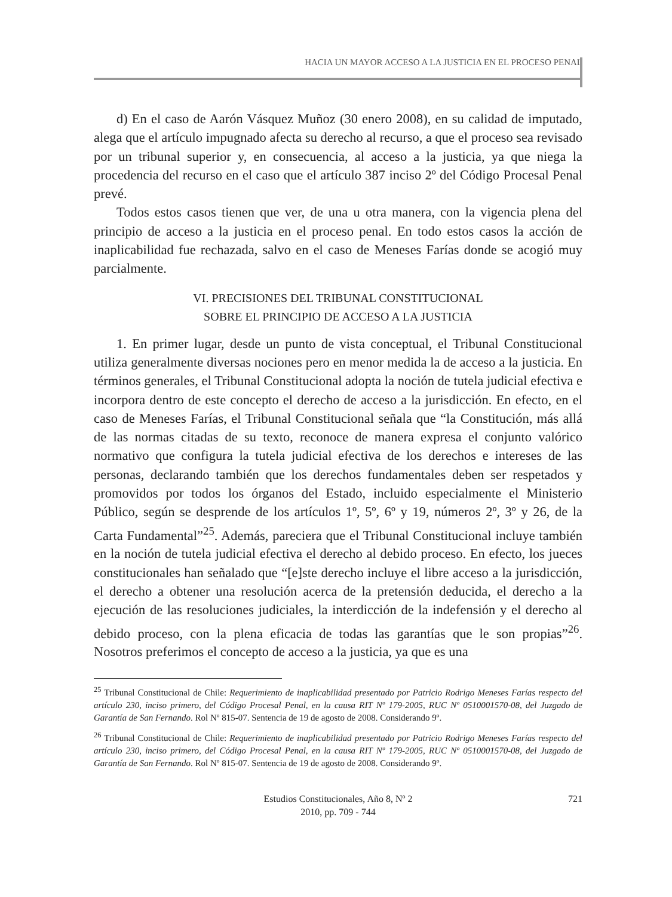HACIA UN MAYOR ACCESO A LA JUSTICIA EN EL PROCESO PENAL
d) En el caso de Aarón Vásquez Muñoz (30 enero 2008), en su calidad de imputado, alega que el artículo impugnado afecta su derecho al recurso, a que el proceso sea revisado por un tribunal superior y, en consecuencia, al acceso a la justicia, ya que niega la procedencia del recurso en el caso que el artículo 387 inciso 2º del Código Procesal Penal prevé.
Todos estos casos tienen que ver, de una u otra manera, con la vigencia plena del principio de acceso a la justicia en el proceso penal. En todo estos casos la acción de inaplicabilidad fue rechazada, salvo en el caso de Meneses Farías donde se acogió muy parcialmente.
VI. PRECISIONES DEL TRIBUNAL CONSTITUCIONAL
SOBRE EL PRINCIPIO DE ACCESO A LA JUSTICIA
1. En primer lugar, desde un punto de vista conceptual, el Tribunal Constitucional utiliza generalmente diversas nociones pero en menor medida la de acceso a la justicia. En términos generales, el Tribunal Constitucional adopta la noción de tutela judicial efectiva e incorpora dentro de este concepto el derecho de acceso a la jurisdicción. En efecto, en el caso de Meneses Farías, el Tribunal Constitucional señala que “la Constitución, más allá de las normas citadas de su texto, reconoce de manera expresa el conjunto valórico normativo que configura la tutela judicial efectiva de los derechos e intereses de las personas, declarando también que los derechos fundamentales deben ser respetados y promovidos por todos los órganos del Estado, incluido especialmente el Ministerio Público, según se desprende de los artículos 1º, 5º, 6º y 19, números 2º, 3º y 26, de la Carta Fundamental”<sup>25</sup>. Además, pareciera que el Tribunal Constitucional incluye también en la noción de tutela judicial efectiva el derecho al debido proceso. En efecto, los jueces constitucionales han señalado que “[e]ste derecho incluye el libre acceso a la jurisdicción, el derecho a obtener una resolución acerca de la pretensión deducida, el derecho a la ejecución de las resoluciones judiciales, la interdicción de la indefensión y el derecho al debido proceso, con la plena eficacia de todas las garantías que le son propias”<sup>26</sup>. Nosotros preferimos el concepto de acceso a la justicia, ya que es una
<sup>25</sup> Tribunal Constitucional de Chile: Requerimiento de inaplicabilidad presentado por Patricio Rodrigo Meneses Farías respecto del artículo 230, inciso primero, del Código Procesal Penal, en la causa RIT Nº 179-2005, RUC Nº 0510001570-08, del Juzgado de Garantía de San Fernando. Rol Nº 815-07. Sentencia de 19 de agosto de 2008. Considerando 9º.
<sup>26</sup> Tribunal Constitucional de Chile: Requerimiento de inaplicabilidad presentado por Patricio Rodrigo Meneses Farías respecto del artículo 230, inciso primero, del Código Procesal Penal, en la causa RIT Nº 179-2005, RUC Nº 0510001570-08, del Juzgado de Garantía de San Fernando. Rol Nº 815-07. Sentencia de 19 de agosto de 2008. Considerando 9º.
Estudios Constitucionales, Año 8, Nº 2
2010, pp. 709 - 744
721